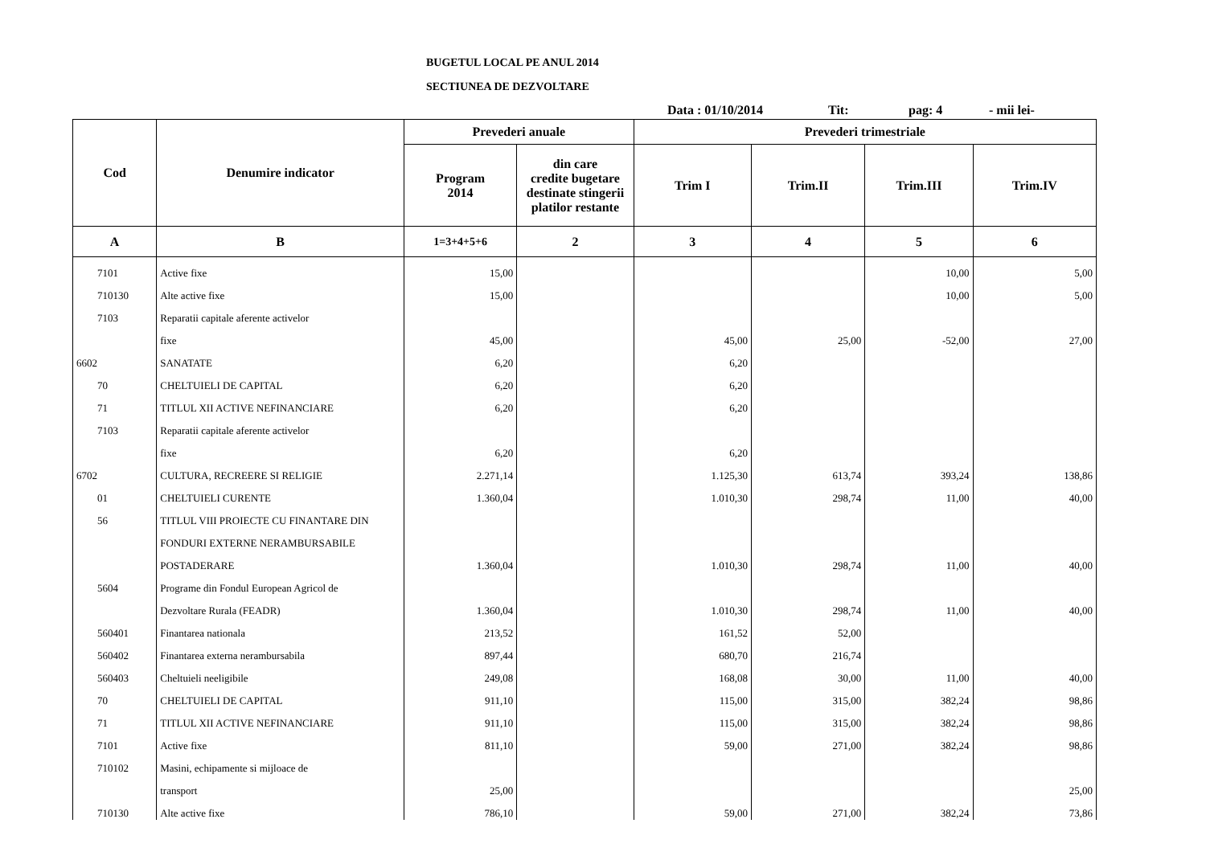BUGETUL LOCAL PE ANUL 2014
SECTIUNEA DE DEZVOLTARE
Data : 01/10/2014 Tit: pag: 4 - mii lei-
| Cod | Denumire indicator | Prevederi anuale | | Prevederi trimestriale | | | |
| --- | --- | --- | --- | --- | --- | --- | --- |
| | | Program 2014 | din care credite bugetare destinate stingerii platilor restante | Trim I | Trim.II | Trim.III | Trim.IV |
| A | B | 1=3+4+5+6 | 2 | 3 | 4 | 5 | 6 |
| 7101 | Active fixe | 15,00 | | | | 10,00 | 5,00 |
| 710130 | Alte active fixe | 15,00 | | | | 10,00 | 5,00 |
| 7103 | Reparatii capitale aferente activelor | | | | | | |
| | fixe | 45,00 | | 45,00 | 25,00 | -52,00 | 27,00 |
| 6602 | SANATATE | 6,20 | | 6,20 | | | |
| 70 | CHELTUIELI DE CAPITAL | 6,20 | | 6,20 | | | |
| 71 | TITLUL XII ACTIVE NEFINANCIARE | 6,20 | | 6,20 | | | |
| 7103 | Reparatii capitale aferente activelor | | | | | | |
| | fixe | 6,20 | | 6,20 | | | |
| 6702 | CULTURA, RECREERE SI RELIGIE | 2.271,14 | | 1.125,30 | 613,74 | 393,24 | 138,86 |
| 01 | CHELTUIELI CURENTE | 1.360,04 | | 1.010,30 | 298,74 | 11,00 | 40,00 |
| 56 | TITLUL VIII PROIECTE CU FINANTARE DIN | | | | | | |
| | FONDURI EXTERNE NERAMBURSABILE | | | | | | |
| | POSTADERARE | 1.360,04 | | 1.010,30 | 298,74 | 11,00 | 40,00 |
| 5604 | Programe din Fondul European Agricol de | | | | | | |
| | Dezvoltare Rurala (FEADR) | 1.360,04 | | 1.010,30 | 298,74 | 11,00 | 40,00 |
| 560401 | Finantarea nationala | 213,52 | | 161,52 | 52,00 | | |
| 560402 | Finantarea externa nerambursabila | 897,44 | | 680,70 | 216,74 | | |
| 560403 | Cheltuieli neeligibile | 249,08 | | 168,08 | 30,00 | 11,00 | 40,00 |
| 70 | CHELTUIELI DE CAPITAL | 911,10 | | 115,00 | 315,00 | 382,24 | 98,86 |
| 71 | TITLUL XII ACTIVE NEFINANCIARE | 911,10 | | 115,00 | 315,00 | 382,24 | 98,86 |
| 7101 | Active fixe | 811,10 | | 59,00 | 271,00 | 382,24 | 98,86 |
| 710102 | Masini, echipamente si mijloace de | | | | | | |
| | transport | 25,00 | | | | | 25,00 |
| 710130 | Alte active fixe | 786,10 | | 59,00 | 271,00 | 382,24 | 73,86 |